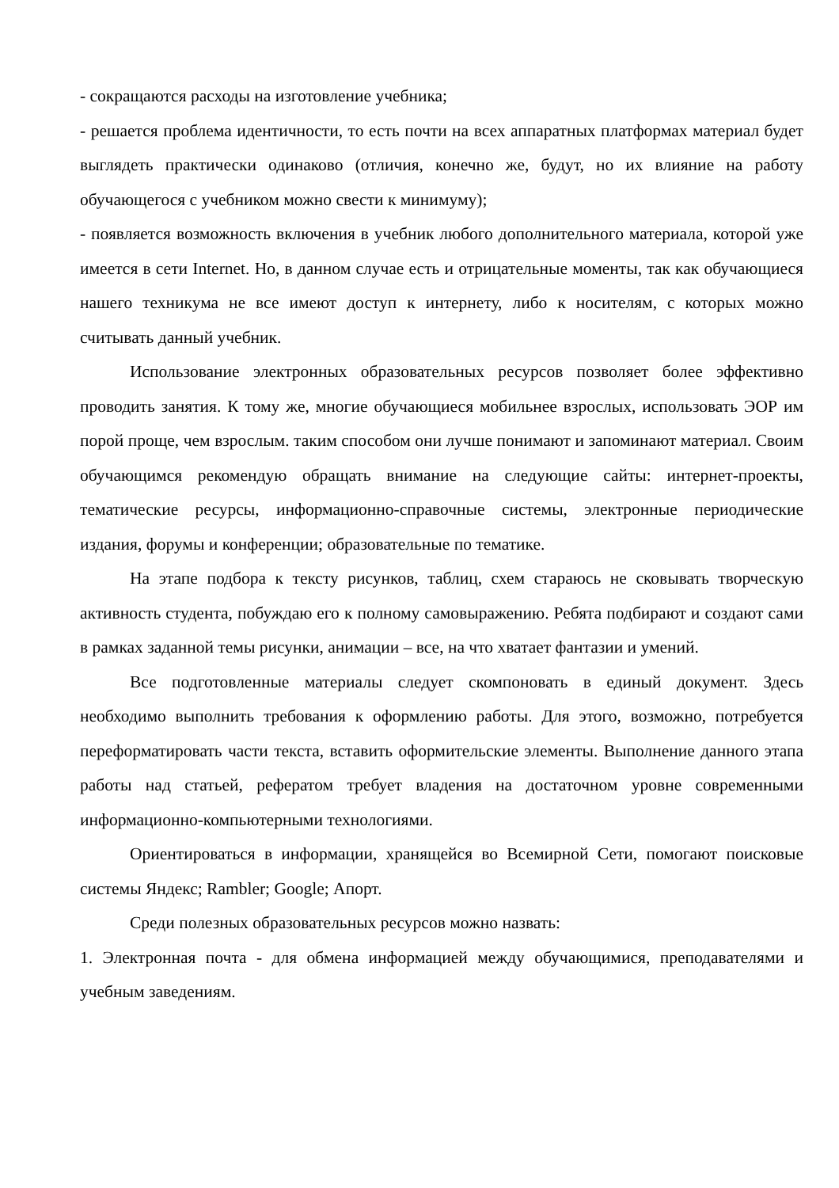- сокращаются расходы на изготовление учебника;
- решается проблема идентичности, то есть почти на всех аппаратных платформах материал будет выглядеть практически одинаково (отличия, конечно же, будут, но их влияние на работу обучающегося с учебником можно свести к минимуму);
- появляется возможность включения в учебник любого дополнительного материала, которой уже имеется в сети Internet. Но, в данном случае есть и отрицательные моменты, так как обучающиеся нашего техникума не все имеют доступ к интернету, либо к носителям, с которых можно считывать данный учебник.
Использование электронных образовательных ресурсов позволяет более эффективно проводить занятия. К тому же, многие обучающиеся мобильнее взрослых, использовать ЭОР им порой проще, чем взрослым. таким способом они лучше понимают и запоминают материал. Своим обучающимся рекомендую обращать внимание на следующие сайты: интернет-проекты, тематические ресурсы, информационно-справочные системы, электронные периодические издания, форумы и конференции; образовательные по тематике.
На этапе подбора к тексту рисунков, таблиц, схем стараюсь не сковывать творческую активность студента, побуждаю его к полному самовыражению. Ребята подбирают и создают сами в рамках заданной темы рисунки, анимации – все, на что хватает фантазии и умений.
Все подготовленные материалы следует скомпоновать в единый документ. Здесь необходимо выполнить требования к оформлению работы. Для этого, возможно, потребуется переформатировать части текста, вставить оформительские элементы. Выполнение данного этапа работы над статьей, рефератом требует владения на достаточном уровне современными информационно-компьютерными технологиями.
Ориентироваться в информации, хранящейся во Всемирной Сети, помогают поисковые системы Яндекс; Rambler; Google; Апорт.
Среди полезных образовательных ресурсов можно назвать:
1. Электронная почта - для обмена информацией между обучающимися, преподавателями и учебным заведениям.